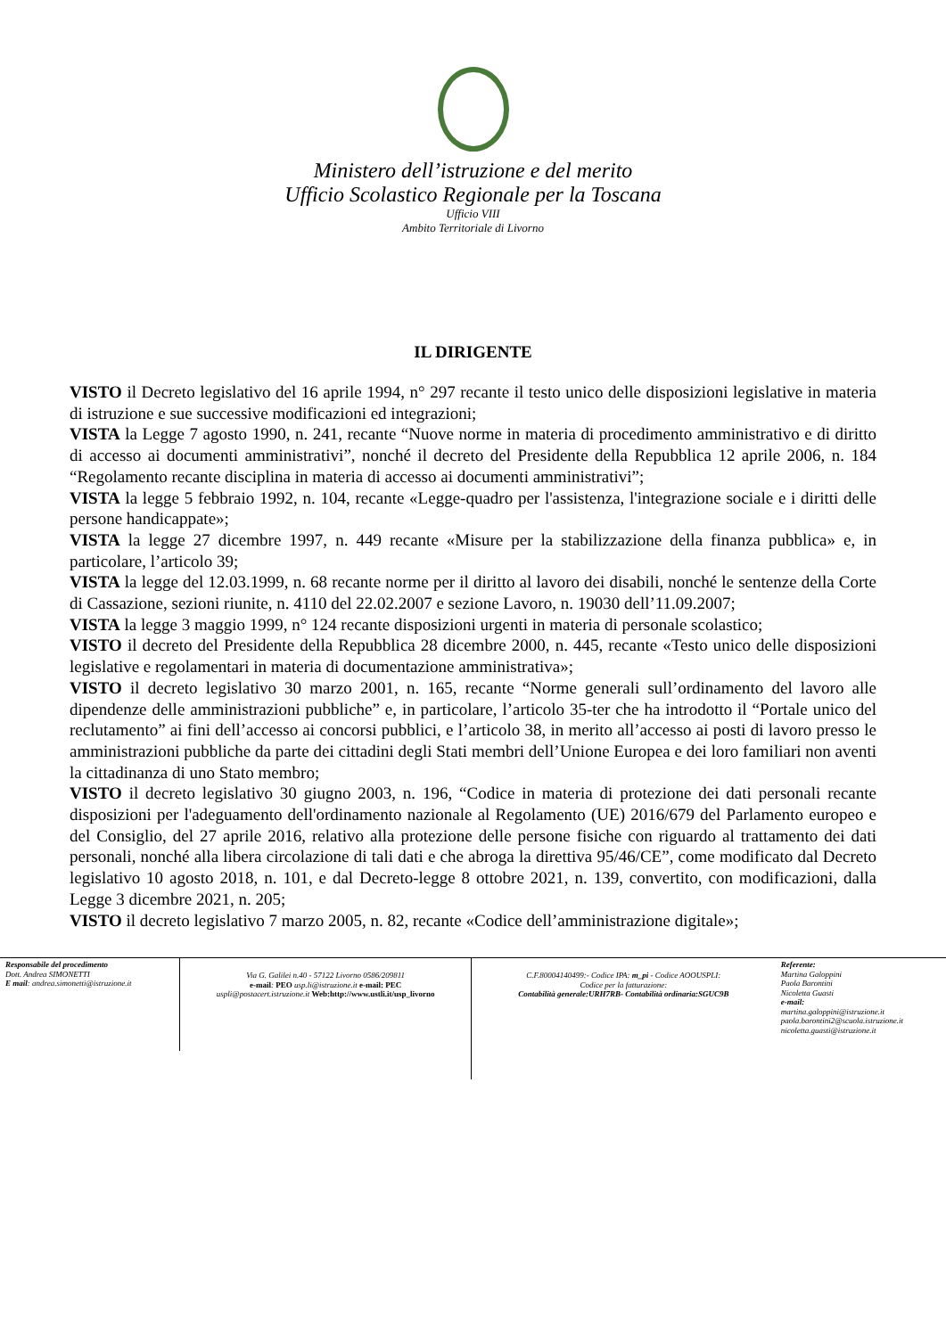Ministero dell’istruzione e del merito
Ufficio Scolastico Regionale per la Toscana
Ufficio VIII
Ambito Territoriale di Livorno
IL DIRIGENTE
VISTO il Decreto legislativo del 16 aprile 1994, n° 297 recante il testo unico delle disposizioni legislative in materia di istruzione e sue successive modificazioni ed integrazioni;
VISTA la Legge 7 agosto 1990, n. 241, recante “Nuove norme in materia di procedimento amministrativo e di diritto di accesso ai documenti amministrativi”, nonché il decreto del Presidente della Repubblica 12 aprile 2006, n. 184 “Regolamento recante disciplina in materia di accesso ai documenti amministrativi”;
VISTA la legge 5 febbraio 1992, n. 104, recante «Legge-quadro per l'assistenza, l'integrazione sociale e i diritti delle persone handicappate»;
VISTA la legge 27 dicembre 1997, n. 449 recante «Misure per la stabilizzazione della finanza pubblica» e, in particolare, l’articolo 39;
VISTA la legge del 12.03.1999, n. 68 recante norme per il diritto al lavoro dei disabili, nonché le sentenze della Corte di Cassazione, sezioni riunite, n. 4110 del 22.02.2007 e sezione Lavoro, n. 19030 dell’11.09.2007;
VISTA la legge 3 maggio 1999, n° 124 recante disposizioni urgenti in materia di personale scolastico;
VISTO il decreto del Presidente della Repubblica 28 dicembre 2000, n. 445, recante «Testo unico delle disposizioni legislative e regolamentari in materia di documentazione amministrativa»;
VISTO il decreto legislativo 30 marzo 2001, n. 165, recante “Norme generali sull’ordinamento del lavoro alle dipendenze delle amministrazioni pubbliche” e, in particolare, l’articolo 35-ter che ha introdotto il “Portale unico del reclutamento” ai fini dell’accesso ai concorsi pubblici, e l’articolo 38, in merito all’accesso ai posti di lavoro presso le amministrazioni pubbliche da parte dei cittadini degli Stati membri dell’Unione Europea e dei loro familiari non aventi la cittadinanza di uno Stato membro;
VISTO il decreto legislativo 30 giugno 2003, n. 196, “Codice in materia di protezione dei dati personali recante disposizioni per l'adeguamento dell'ordinamento nazionale al Regolamento (UE) 2016/679 del Parlamento europeo e del Consiglio, del 27 aprile 2016, relativo alla protezione delle persone fisiche con riguardo al trattamento dei dati personali, nonché alla libera circolazione di tali dati e che abroga la direttiva 95/46/CE”, come modificato dal Decreto legislativo 10 agosto 2018, n. 101, e dal Decreto-legge 8 ottobre 2021, n. 139, convertito, con modificazioni, dalla Legge 3 dicembre 2021, n. 205;
VISTO il decreto legislativo 7 marzo 2005, n. 82, recante «Codice dell’amministrazione digitale»;
Responsabile del procedimento
Dott. Andrea SIMONETTI
E mail: andrea.simonetti@istruzione.it
Via G. Galilei n.40 - 57122 Livorno 0586/209811
e-mail: PEO usp.li@istruzione.it e-mail: PEC
uspli@postacert.istruzione.it Web:http://www.ustli.it/usp_livorno
C.F.80004140499:- Codice IPA: m_pi - Codice AOOUSPLI:
Codice per la fatturazione:
Contabilità generale:URH7RB- Contabilità ordinaria:SGUC9B
Referente:
Martina Galoppini
Paola Barontini
Nicoletta Guasti
e-mail:
martina.galoppini@istruzione.it
paola.barontini2@scuola.istruzione.it
nicoletta.guasti@istruzione.it